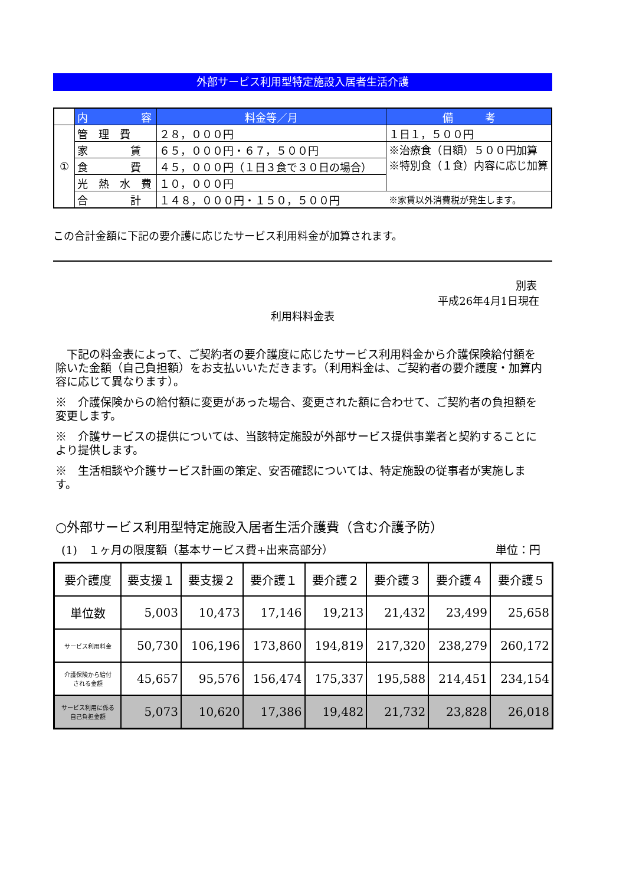外部サービス利用型特定施設入居者生活介護
| | 内 容 | 料金等／月 | 備 考 |
| --- | --- | --- | --- |
| ① | 管 理 費 | ２８，０００円 | １日１，５００円 |
| | 家 賃 | ６５，０００円・６７，５００円 | ※治療食（日額）５００円加算 ※特別食（１食）内容に応じ加算 |
| | 食 費 | ４５，０００円（１日３食で３０日の場合） | |
| | 光 熱 水 費 | １０，０００円 | |
| | 合 計 | １４８，０００円・１５０，５００円 | ※家賃以外消費税が発生します。 |
この合計金額に下記の要介護に応じたサービス利用料金が加算されます。
別表
平成26年4月1日現在
利用料料金表
　下記の料金表によって、ご契約者の要介護度に応じたサービス利用料金から介護保険給付額を除いた金額（自己負担額）をお支払いいただきます。（利用料金は、ご契約者の要介護度・加算内容に応じて異なります）。
※　介護保険からの給付額に変更があった場合、変更された額に合わせて、ご契約者の負担額を変更します。
※　介護サービスの提供については、当該特定施設が外部サービス提供事業者と契約することにより提供します。
※　生活相談や介護サービス計画の策定、安否確認については、特定施設の従事者が実施します。
○外部サービス利用型特定施設入居者生活介護費（含む介護予防）
(1)　１ヶ月の限度額（基本サービス費+出来高部分） 単位：円
| 要介護度 | 要支援１ | 要支援２ | 要介護１ | 要介護２ | 要介護３ | 要介護４ | 要介護５ |
| --- | --- | --- | --- | --- | --- | --- | --- |
| 単位数 | 5,003 | 10,473 | 17,146 | 19,213 | 21,432 | 23,499 | 25,658 |
| サービス利用料金 | 50,730 | 106,196 | 173,860 | 194,819 | 217,320 | 238,279 | 260,172 |
| 介護保険から給付 される金額 | 45,657 | 95,576 | 156,474 | 175,337 | 195,588 | 214,451 | 234,154 |
| サービス利用に係る 自己負担金額 | 5,073 | 10,620 | 17,386 | 19,482 | 21,732 | 23,828 | 26,018 |